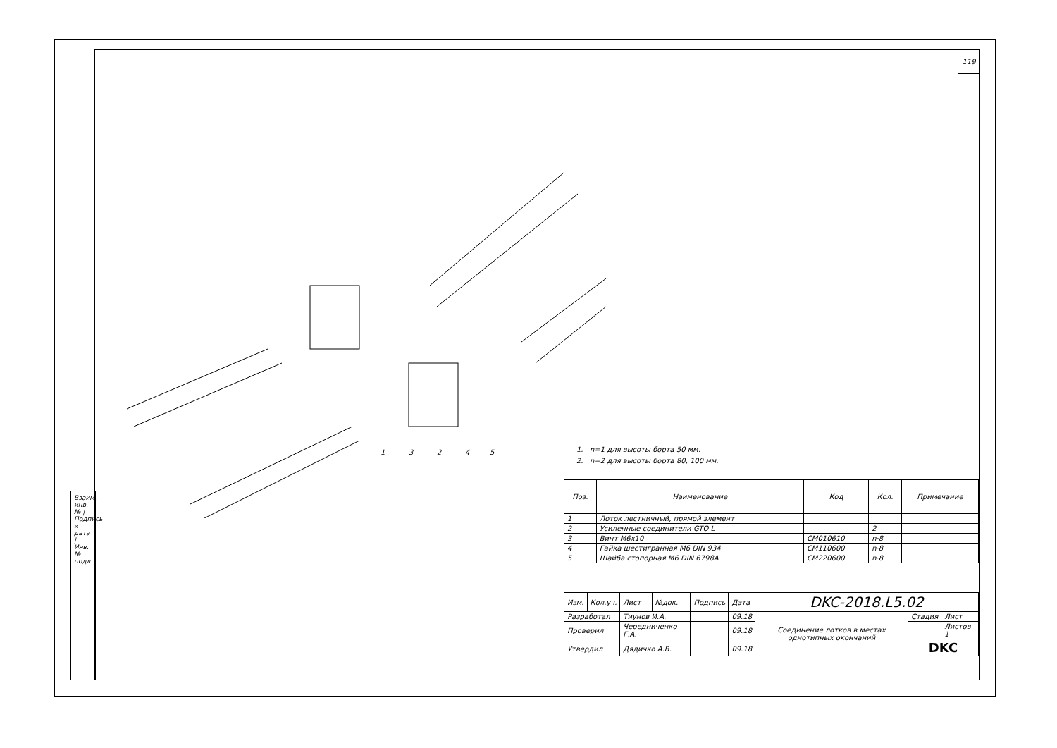119
Взаим. инв. № | Подпись и дата | Инв. № подл.
1
3
2
4
5
1. n=1 для высоты борта 50 мм.
2. n=2 для высоты борта 80, 100 мм.
| Поз. | Наименование | Код | Кол. | Примечание |
| --- | --- | --- | --- | --- |
| 1 | Лоток лестничный, прямой элемент | | | |
| 2 | Усиленные соединители GTO L | | 2 | |
| 3 | Винт М6х10 | CM010610 | n·8 | |
| 4 | Гайка шестигранная М6 DIN 934 | CM110600 | n·8 | |
| 5 | Шайба стопорная М6 DIN 6798A | CM220600 | n·8 | |
| Изм. | Кол.уч. | Лист | №док. | Подпись | Дата | DKC-2018.L5.02 | | |
| Разработал | | Тиунов И.А. | | | 09.18 | Соединение лотков в местах однотипных окончаний | Стадия | Лист |
| Проверил | | Чередниченко Г.А. | | | 09.18 | | | Листов 1 |
| | | | | | | | DKC | |
| Утвердил | | Дядичко А.В. | | | 09.18 | | | |